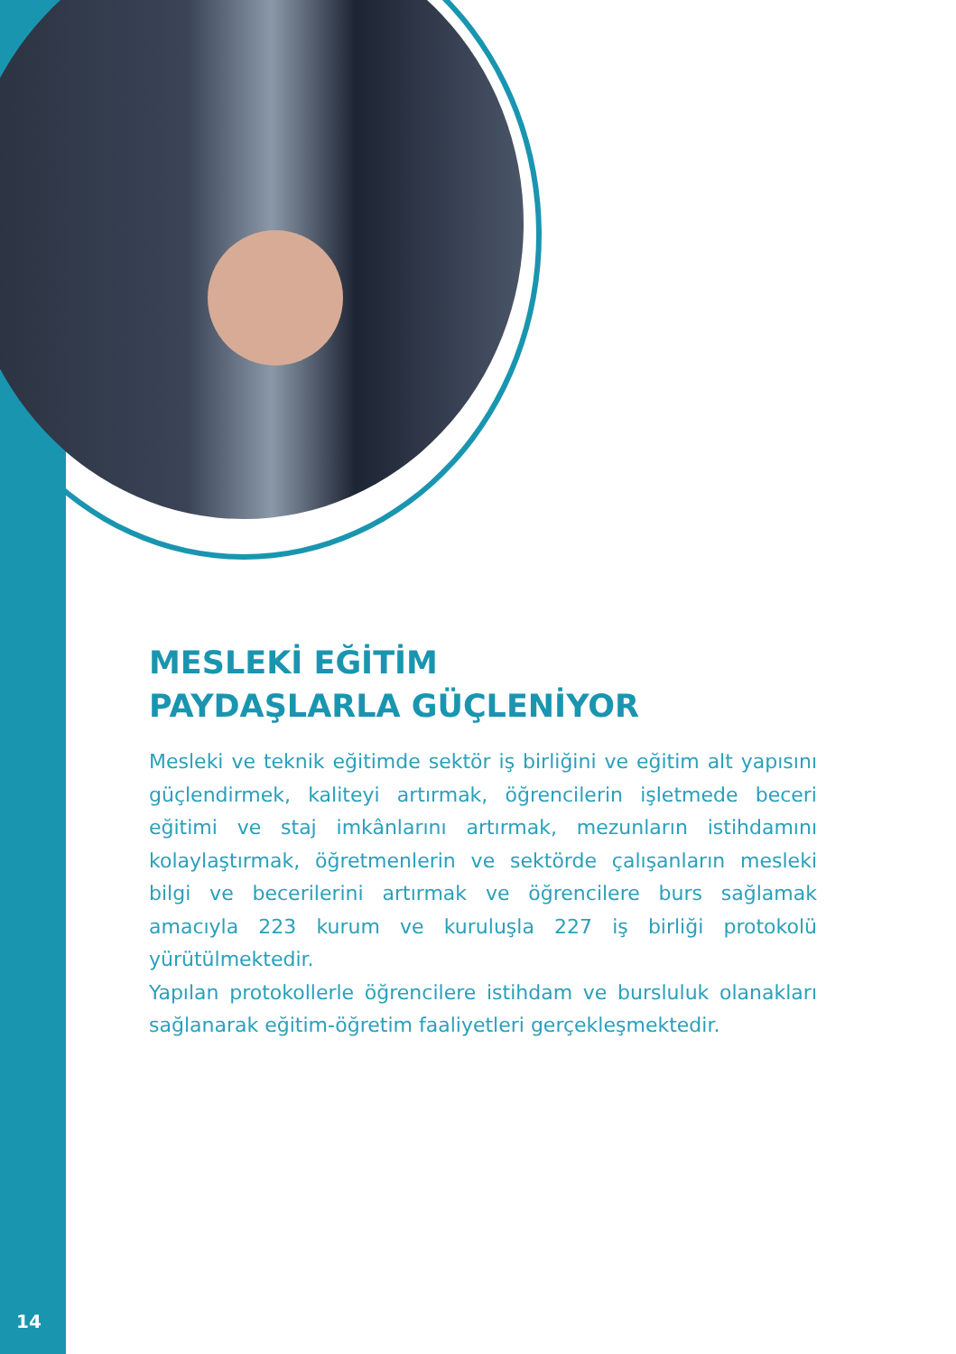MESLEKİ EĞİTİM
PAYDAŞLARLA GÜÇLENİYOR
Mesleki ve teknik eğitimde sektör iş birliğini ve eğitim alt yapısını güçlendirmek, kaliteyi artırmak, öğrencilerin işletmede beceri eğitimi ve staj imkânlarını artırmak, mezunların istihdamını kolaylaştırmak, öğretmenlerin ve sektörde çalışanların mesleki bilgi ve becerilerini artırmak ve öğrencilere burs sağlamak amacıyla 223 kurum ve kuruluşla 227 iş birliği protokolü yürütülmektedir.
Yapılan protokollerle öğrencilere istihdam ve bursluluk olanakları sağlanarak eğitim-öğretim faaliyetleri gerçekleşmektedir.
14